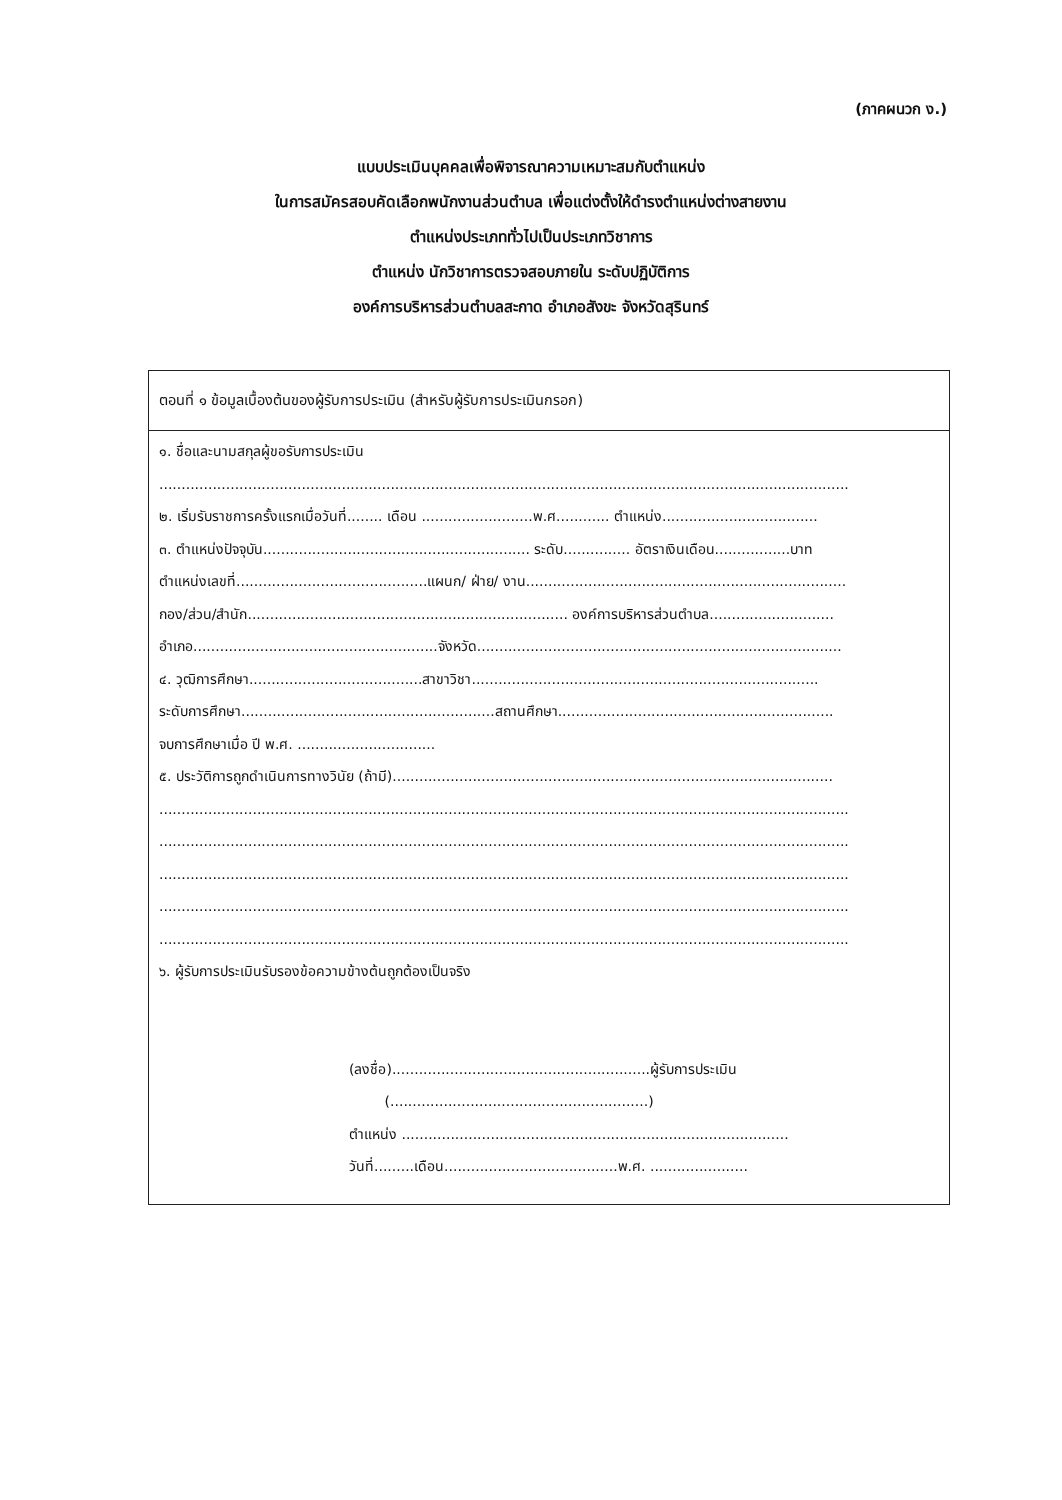(ภาคผนวก ง.)
แบบประเมินบุคคลเพื่อพิจารณาความเหมาะสมกับตำแหน่ง
ในการสมัครสอบคัดเลือกพนักงานส่วนตำบล เพื่อแต่งตั้งให้ดำรงตำแหน่งต่างสายงาน
ตำแหน่งประเภททั่วไปเป็นประเภทวิชาการ
ตำแหน่ง นักวิชาการตรวจสอบภายใน ระดับปฏิบัติการ
องค์การบริหารส่วนตำบลสะกาด อำเภอสังขะ จังหวัดสุรินทร์
ตอนที่ ๑ ข้อมูลเบื้องต้นของผู้รับการประเมิน (สำหรับผู้รับการประเมินกรอก)
๑. ชื่อและนามสกุลผู้ขอรับการประเมิน
...........................................................................................................................................................
๒. เริ่มรับราชการครั้งแรกเมื่อวันที่........ เดือน .........................พ.ศ............ ตำแหน่ง...................................
๓. ตำแหน่งปัจจุบัน............................................................ ระดับ............... อัตราเงินเดือน.................บาท
ตำแหน่งเลขที่...........................................แผนก/ ฝ่าย/ งาน........................................................................
กอง/ส่วน/สำนัก........................................................................ องค์การบริหารส่วนตำบล............................
อำเภอ.......................................................จังหวัด..................................................................................
๔. วุฒิการศึกษา.......................................สาขาวิชา..............................................................................
ระดับการศึกษา.........................................................สถานศึกษา..............................................................
จบการศึกษาเมื่อ ปี พ.ศ. ...............................
๕. ประวัติการถูกดำเนินการทางวินัย (ถ้ามี)...................................................................................................
...........................................................................................................................................................
...........................................................................................................................................................
...........................................................................................................................................................
...........................................................................................................................................................
...........................................................................................................................................................
๖. ผู้รับการประเมินรับรองข้อความข้างต้นถูกต้องเป็นจริง
(ลงชื่อ)..........................................................ผู้รับการประเมิน
(..........................................................)
ตำแหน่ง .......................................................................................
วันที่.........เดือน.......................................พ.ศ. ......................